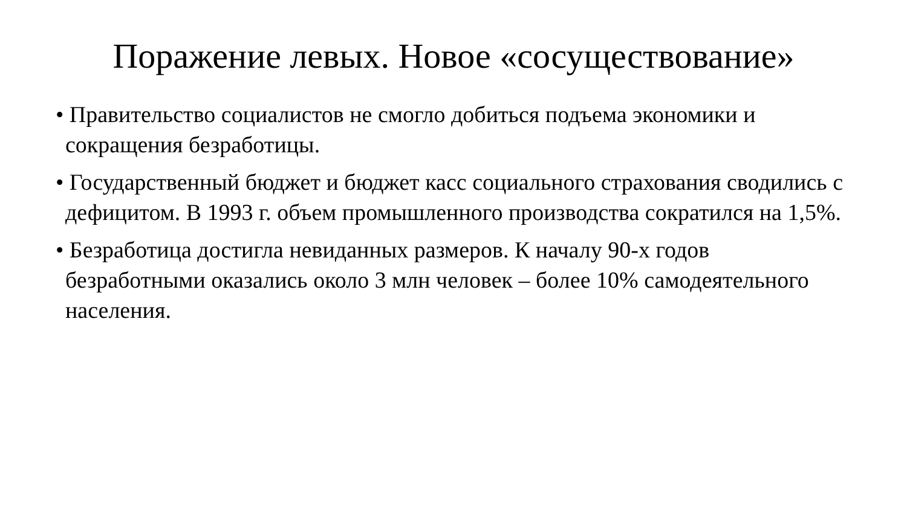Поражение левых. Новое «сосуществование»
• Правительство социалистов не смогло добиться подъема экономики и сокращения безработицы.
• Государственный бюджет и бюджет касс социального страхования сводились с дефицитом. В 1993 г. объем промышленного производства сократился на 1,5%.
• Безработица достигла невиданных размеров. К началу 90-х годов безработными оказались около 3 млн человек – более 10% самодеятельного населения.